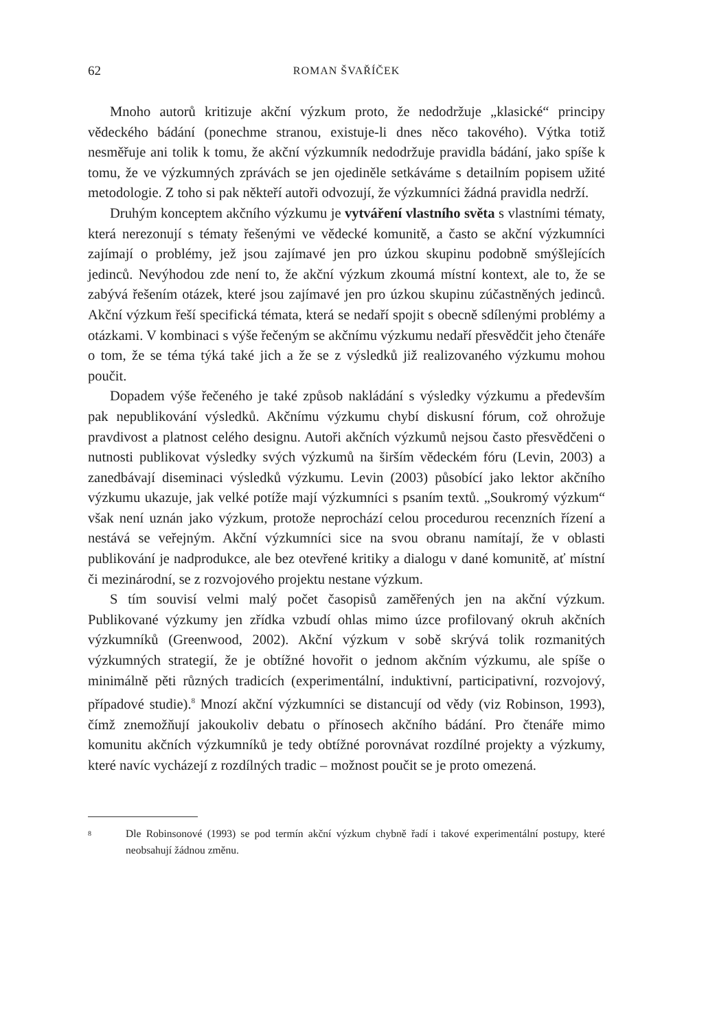62 ROMAN ŠVAŘÍČEK
Mnoho autorů kritizuje akční výzkum proto, že nedodržuje „klasické“ principy vědeckého bádání (ponechme stranou, existuje-li dnes něco takového). Výtka totiž nesměřuje ani tolik k tomu, že akční výzkumník nedodržuje pravidla bádání, jako spíše k tomu, že ve výzkumných zprávách se jen ojediněle setkáváme s detailním popisem užité metodologie. Z toho si pak někteří autoři odvozují, že výzkumníci žádná pravidla nedrží.
Druhým konceptem akčního výzkumu je vytváření vlastního světa s vlastními tématy, která nerezonují s tématy řešenými ve vědecké komunitě, a často se akční výzkumníci zajímají o problémy, jež jsou zajímavé jen pro úzkou skupinu podobně smýšlejících jedinců. Nevýhodou zde není to, že akční výzkum zkoumá místní kontext, ale to, že se zabývá řešením otázek, které jsou zajímavé jen pro úzkou skupinu zúčastněných jedinců. Akční výzkum řeší specifická témata, která se nedaří spojit s obecně sdílenými problémy a otázkami. V kombinaci s výše řečeným se akčnímu výzkumu nedaří přesvědčit jeho čtenáře o tom, že se téma týká také jich a že se z výsledků již realizovaného výzkumu mohou poučit.
Dopadem výše řečeného je také způsob nakládání s výsledky výzkumu a především pak nepublikování výsledků. Akčnímu výzkumu chybí diskusní fórum, což ohrožuje pravdivost a platnost celého designu. Autoři akčních výzkumů nejsou často přesvědčeni o nutnosti publikovat výsledky svých výzkumů na širším vědeckém fóru (Levin, 2003) a zanedbávají diseminaci výsledků výzkumu. Levin (2003) působící jako lektor akčního výzkumu ukazuje, jak velké potíže mají výzkumníci s psaním textů. „Soukromý výzkum“ však není uznán jako výzkum, protože neprochází celou procedurou recenzních řízení a nestává se veřejným. Akční výzkumníci sice na svou obranu namítají, že v oblasti publikování je nadprodukce, ale bez otevřené kritiky a dialogu v dané komunitě, ať místní či mezinárodní, se z rozvojového projektu nestane výzkum.
S tím souvisí velmi malý počet časopisů zaměřených jen na akční výzkum. Publikované výzkumy jen zřídka vzbudí ohlas mimo úzce profilovaný okruh akčních výzkumníků (Greenwood, 2002). Akční výzkum v sobě skrývá tolik rozmanitých výzkumných strategií, že je obtížné hovořit o jednom akčním výzkumu, ale spíše o minimálně pěti různých tradicích (experimentální, induktivní, participativní, rozvojový, případové studie).<sup>8</sup> Mnozí akční výzkumníci se distancují od vědy (viz Robinson, 1993), čímž znemožňují jakoukoliv debatu o přínosech akčního bádání. Pro čtenáře mimo komunitu akčních výzkumníků je tedy obtížné porovnávat rozdílné projekty a výzkumy, které navíc vycházejí z rozdílných tradic – možnost poučit se je proto omezená.
<sup>8</sup>
Dle Robinsonové (1993) se pod termín akční výzkum chybně řadí i takové experimentální postupy, které neobsahují žádnou změnu.